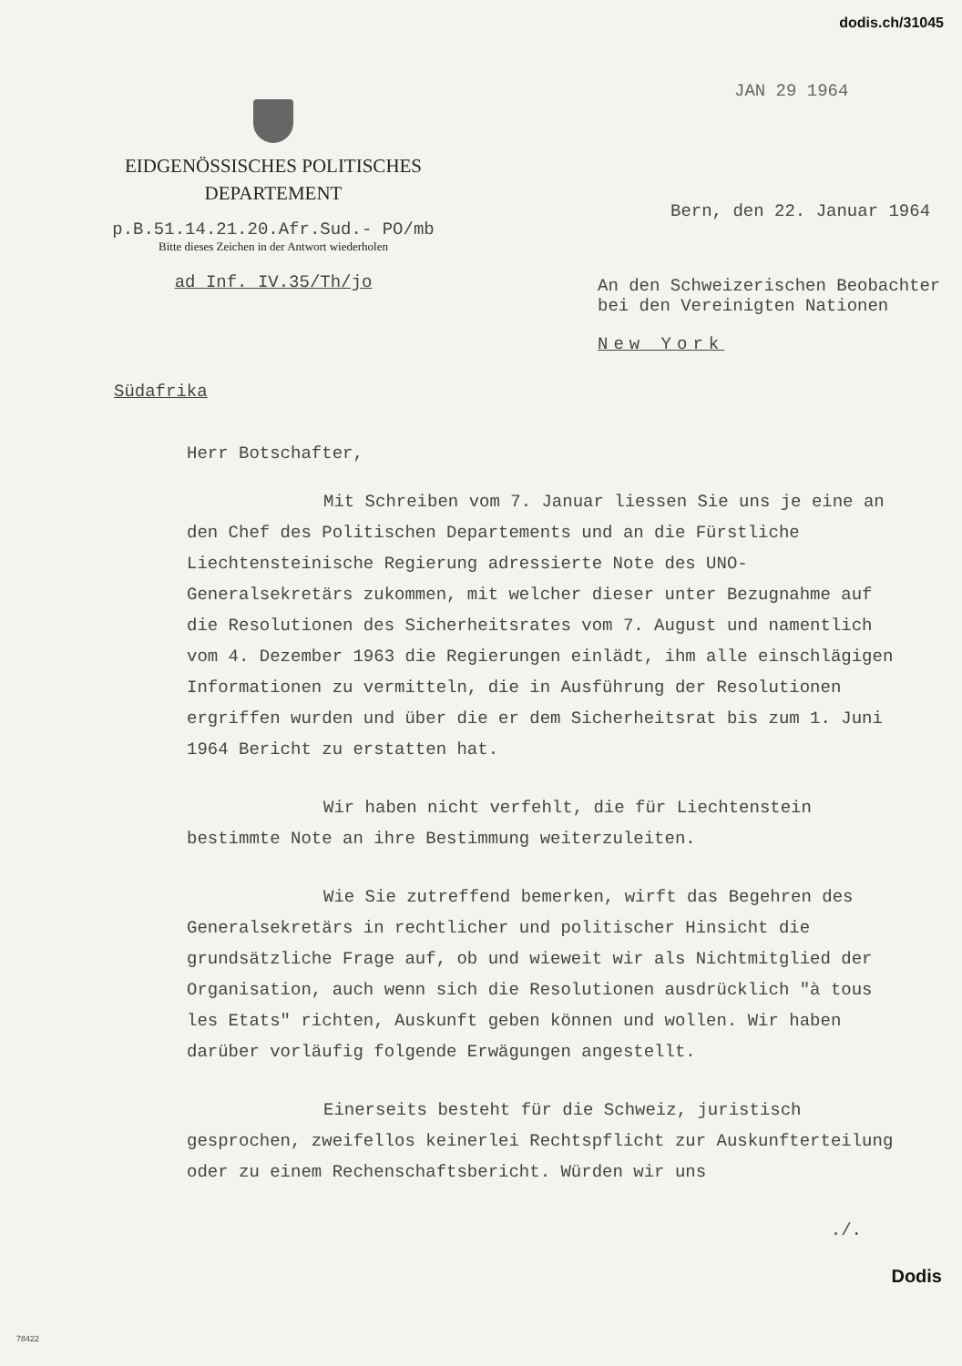dodis.ch/31045
EIDGENÖSSISCHES POLITISCHES
DEPARTEMENT
p.B.51.14.21.20.Afr.Sud.- PO/mb
Bitte dieses Zeichen in der Antwort wiederholen
ad Inf. IV.35/Th/jo
JAN 29 1964
Bern, den 22. Januar 1964
An den Schweizerischen Beobachter
bei den Vereinigten Nationen
New York
Südafrika
Herr Botschafter,
Mit Schreiben vom 7. Januar liessen Sie uns je eine an den Chef des Politischen Departements und an die Fürstliche Liechtensteinische Regierung adressierte Note des UNO-Generalsekretärs zukommen, mit welcher dieser unter Bezugnahme auf die Resolutionen des Sicherheitsrates vom 7. August und namentlich vom 4. Dezember 1963 die Regierungen einlädt, ihm alle einschlägigen Informationen zu vermitteln, die in Ausführung der Resolutionen ergriffen wurden und über die er dem Sicherheitsrat bis zum 1. Juni 1964 Bericht zu erstatten hat.
Wir haben nicht verfehlt, die für Liechtenstein bestimmte Note an ihre Bestimmung weiterzuleiten.
Wie Sie zutreffend bemerken, wirft das Begehren des Generalsekretärs in rechtlicher und politischer Hinsicht die grundsätzliche Frage auf, ob und wieweit wir als Nichtmitglied der Organisation, auch wenn sich die Resolutionen ausdrücklich "à tous les Etats" richten, Auskunft geben können und wollen. Wir haben darüber vorläufig folgende Erwägungen angestellt.
Einerseits besteht für die Schweiz, juristisch gesprochen, zweifellos keinerlei Rechtspflicht zur Auskunfterteilung oder zu einem Rechenschaftsbericht. Würden wir uns
./.
78422
Dodis